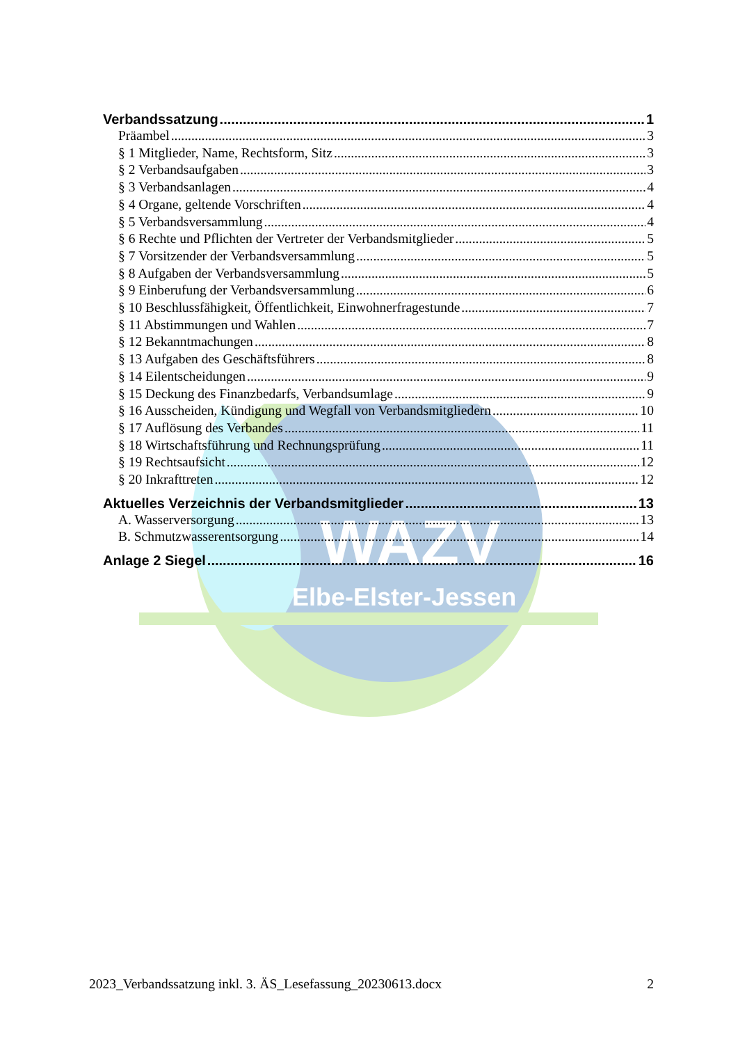WAZV
Elbe-Elster-Jessen
Verbandssatzung 1
Präambel 3
§ 1 Mitglieder, Name, Rechtsform, Sitz 3
§ 2 Verbandsaufgaben 3
§ 3 Verbandsanlagen 4
§ 4 Organe, geltende Vorschriften 4
§ 5 Verbandsversammlung 4
§ 6 Rechte und Pflichten der Vertreter der Verbandsmitglieder 5
§ 7 Vorsitzender der Verbandsversammlung 5
§ 8 Aufgaben der Verbandsversammlung 5
§ 9 Einberufung der Verbandsversammlung 6
§ 10 Beschlussfähigkeit, Öffentlichkeit, Einwohnerfragestunde 7
§ 11 Abstimmungen und Wahlen 7
§ 12 Bekanntmachungen 8
§ 13 Aufgaben des Geschäftsführers 8
§ 14 Eilentscheidungen 9
§ 15 Deckung des Finanzbedarfs, Verbandsumlage 9
§ 16 Ausscheiden, Kündigung und Wegfall von Verbandsmitgliedern 10
§ 17 Auflösung des Verbandes 11
§ 18 Wirtschaftsführung und Rechnungsprüfung 11
§ 19 Rechtsaufsicht 12
§ 20 Inkrafttreten 12
Aktuelles Verzeichnis der Verbandsmitglieder 13
A. Wasserversorgung 13
B. Schmutzwasserentsorgung 14
Anlage 2 Siegel 16
2023_Verbandssatzung inkl. 3. ÄS_Lesefassung_20230613.docx 2